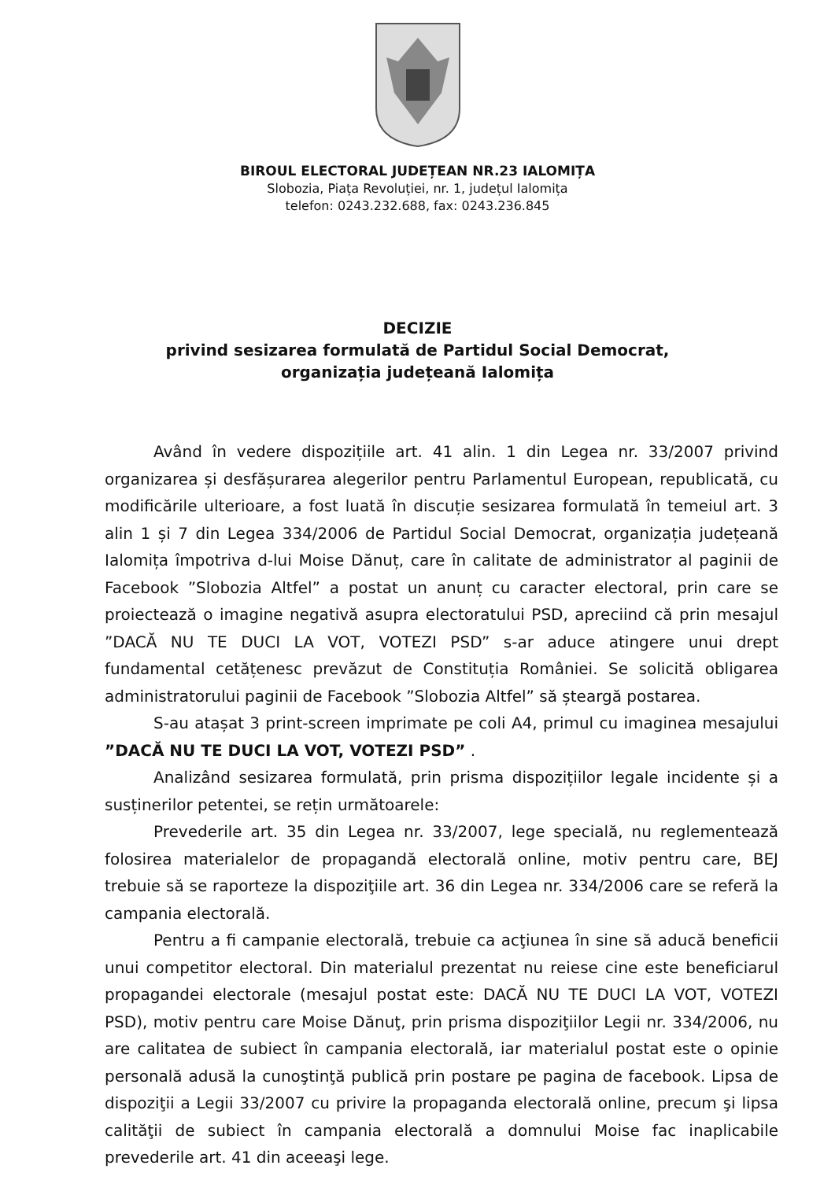BIROUL ELECTORAL JUDEȚEAN NR.23 IALOMIȚA
Slobozia, Piața Revoluției, nr. 1, județul Ialomița
telefon: 0243.232.688, fax: 0243.236.845
DECIZIE
privind sesizarea formulată de Partidul Social Democrat,
organizația județeană Ialomița
Având în vedere dispozițiile art. 41 alin. 1 din Legea nr. 33/2007 privind organizarea și desfășurarea alegerilor pentru Parlamentul European, republicată, cu modificările ulterioare, a fost luată în discuție sesizarea formulată în temeiul art. 3 alin 1 și 7 din Legea 334/2006 de Partidul Social Democrat, organizația județeană Ialomița împotriva d-lui Moise Dănuț, care în calitate de administrator al paginii de Facebook ”Slobozia Altfel” a postat un anunț cu caracter electoral, prin care se proiectează o imagine negativă asupra electoratului PSD, apreciind că prin mesajul ”DACĂ NU TE DUCI LA VOT, VOTEZI PSD” s-ar aduce atingere unui drept fundamental cetățenesc prevăzut de Constituția României. Se solicită obligarea administratorului paginii de Facebook ”Slobozia Altfel” să șteargă postarea.
S-au atașat 3 print-screen imprimate pe coli A4, primul cu imaginea mesajului ”DACĂ NU TE DUCI LA VOT, VOTEZI PSD” .
Analizând sesizarea formulată, prin prisma dispozițiilor legale incidente și a susținerilor petentei, se rețin următoarele:
Prevederile art. 35 din Legea nr. 33/2007, lege specială, nu reglementează folosirea materialelor de propagandă electorală online, motiv pentru care, BEJ trebuie să se raporteze la dispoziţiile art. 36 din Legea nr. 334/2006 care se referă la campania electorală.
Pentru a fi campanie electorală, trebuie ca acţiunea în sine să aducă beneficii unui competitor electoral. Din materialul prezentat nu reiese cine este beneficiarul propagandei electorale (mesajul postat este: DACĂ NU TE DUCI LA VOT, VOTEZI PSD), motiv pentru care Moise Dănuţ, prin prisma dispoziţiilor Legii nr. 334/2006, nu are calitatea de subiect în campania electorală, iar materialul postat este o opinie personală adusă la cunoştinţă publică prin postare pe pagina de facebook. Lipsa de dispoziţii a Legii 33/2007 cu privire la propaganda electorală online, precum şi lipsa calităţii de subiect în campania electorală a domnului Moise fac inaplicabile prevederile art. 41 din aceeaşi lege.